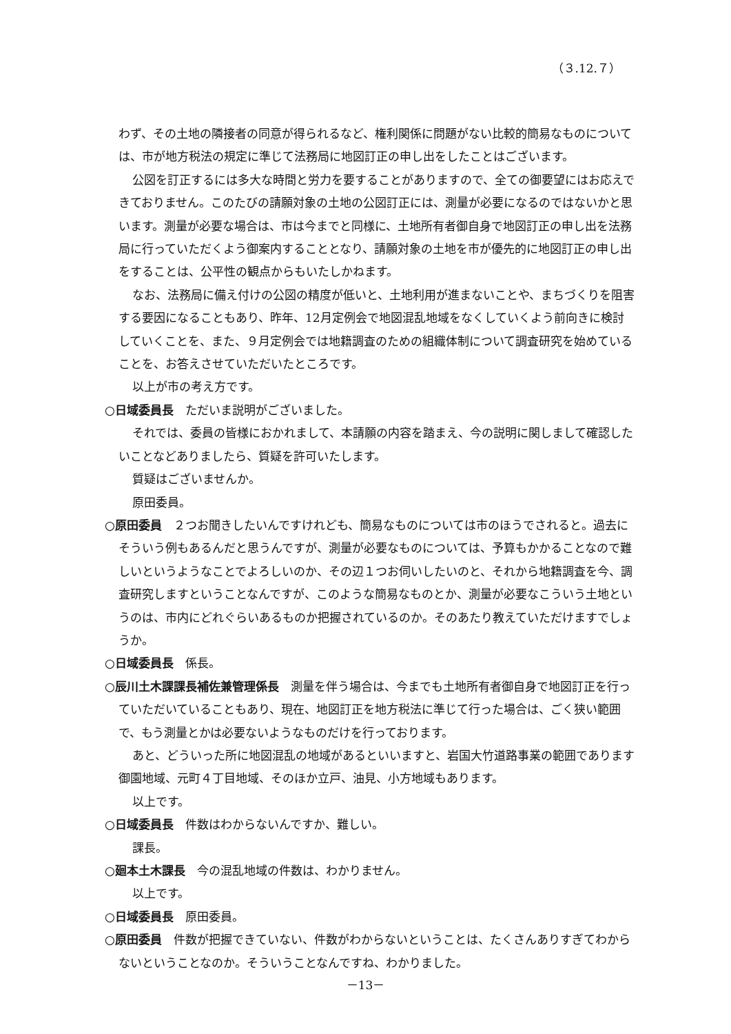（３.12.７）
わず、その土地の隣接者の同意が得られるなど、権利関係に問題がない比較的簡易なものについては、市が地方税法の規定に準じて法務局に地図訂正の申し出をしたことはございます。
公図を訂正するには多大な時間と労力を要することがありますので、全ての御要望にはお応えできておりません。このたびの請願対象の土地の公図訂正には、測量が必要になるのではないかと思います。測量が必要な場合は、市は今までと同様に、土地所有者御自身で地図訂正の申し出を法務局に行っていただくよう御案内することとなり、請願対象の土地を市が優先的に地図訂正の申し出をすることは、公平性の観点からもいたしかねます。
なお、法務局に備え付けの公図の精度が低いと、土地利用が進まないことや、まちづくりを阻害する要因になることもあり、昨年、12月定例会で地図混乱地域をなくしていくよう前向きに検討していくことを、また、９月定例会では地籍調査のための組織体制について調査研究を始めていることを、お答えさせていただいたところです。
以上が市の考え方です。
○日域委員長　ただいま説明がございました。
それでは、委員の皆様におかれまして、本請願の内容を踏まえ、今の説明に関しまして確認したいことなどありましたら、質疑を許可いたします。
質疑はございませんか。
原田委員。
○原田委員　２つお聞きしたいんですけれども、簡易なものについては市のほうでされると。過去にそういう例もあるんだと思うんですが、測量が必要なものについては、予算もかかることなので難しいというようなことでよろしいのか、その辺１つお伺いしたいのと、それから地籍調査を今、調査研究しますということなんですが、このような簡易なものとか、測量が必要なこういう土地というのは、市内にどれぐらいあるものか把握されているのか。そのあたり教えていただけますでしょうか。
○日域委員長　係長。
○辰川土木課課長補佐兼管理係長　測量を伴う場合は、今までも土地所有者御自身で地図訂正を行っていただいていることもあり、現在、地図訂正を地方税法に準じて行った場合は、ごく狭い範囲で、もう測量とかは必要ないようなものだけを行っております。
あと、どういった所に地図混乱の地域があるといいますと、岩国大竹道路事業の範囲であります御園地域、元町４丁目地域、そのほか立戸、油見、小方地域もあります。
以上です。
○日域委員長　件数はわからないんですか、難しい。
課長。
○廻本土木課長　今の混乱地域の件数は、わかりません。
以上です。
○日域委員長　原田委員。
○原田委員　件数が把握できていない、件数がわからないということは、たくさんありすぎてわからないということなのか。そういうことなんですね、わかりました。
－13－